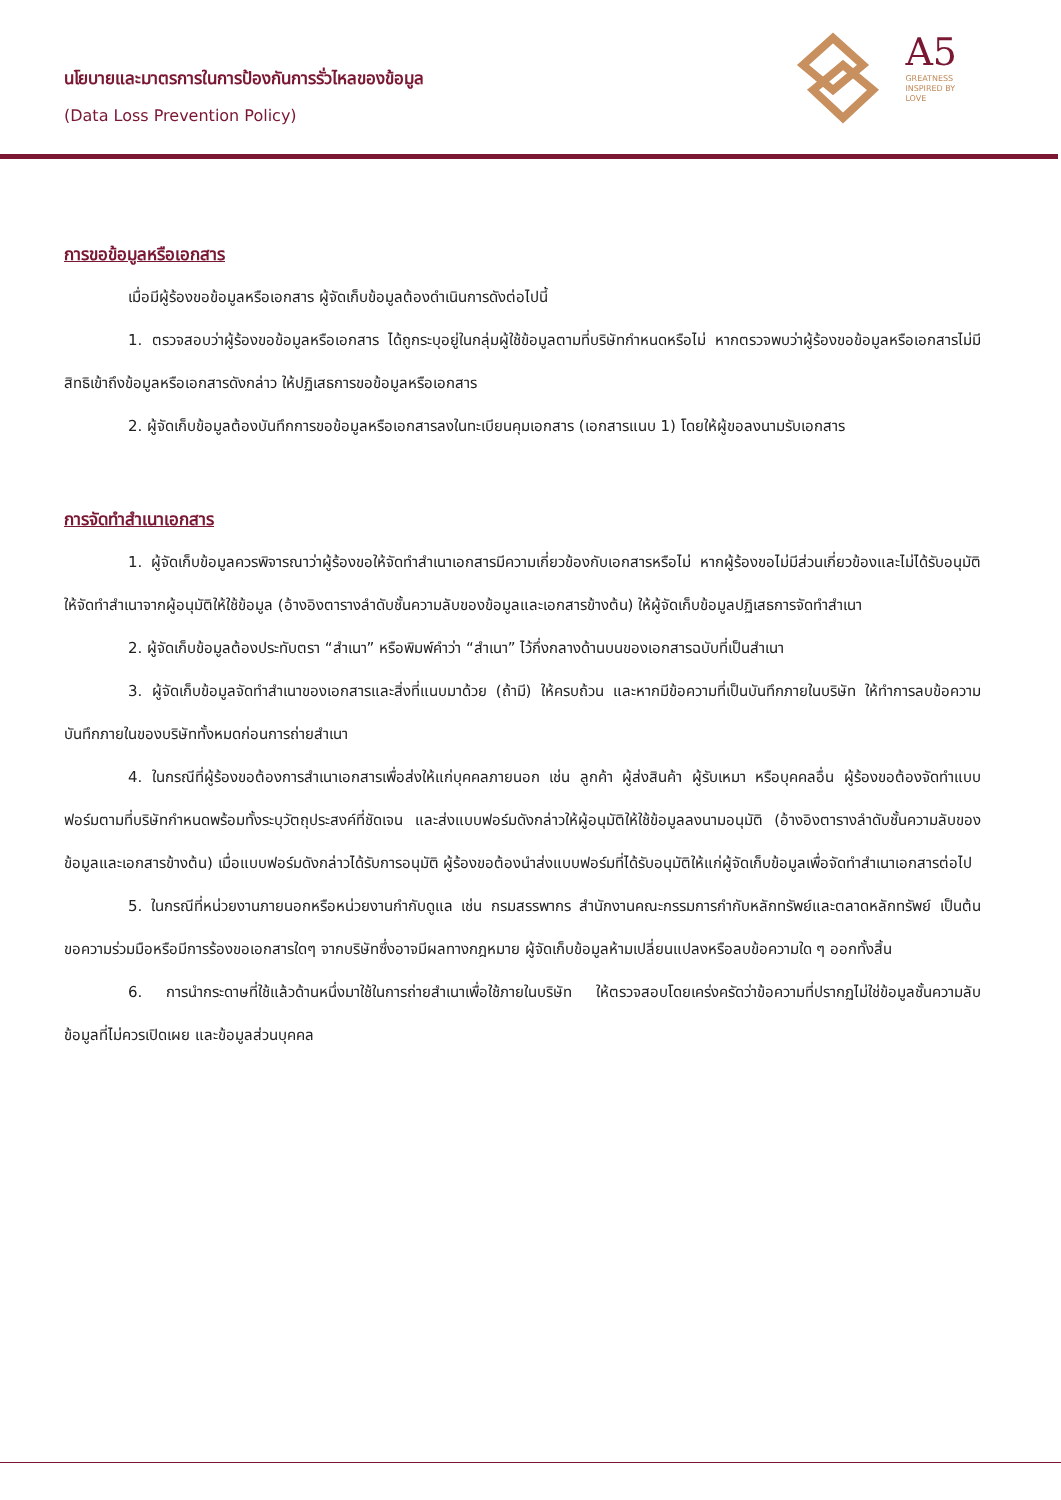นโยบายและมาตรการในการป้องกันการรั่วไหลของข้อมูล
(Data Loss Prevention Policy)
A5
GREATNESS
INSPIRED BY
LOVE
การขอข้อมูลหรือเอกสาร
เมื่อมีผู้ร้องขอข้อมูลหรือเอกสาร ผู้จัดเก็บข้อมูลต้องดำเนินการดังต่อไปนี้
1. ตรวจสอบว่าผู้ร้องขอข้อมูลหรือเอกสาร ได้ถูกระบุอยู่ในกลุ่มผู้ใช้ข้อมูลตามที่บริษัทกำหนดหรือไม่ หากตรวจพบว่าผู้ร้องขอข้อมูลหรือเอกสารไม่มีสิทธิเข้าถึงข้อมูลหรือเอกสารดังกล่าว ให้ปฏิเสธการขอข้อมูลหรือเอกสาร
2. ผู้จัดเก็บข้อมูลต้องบันทึกการขอข้อมูลหรือเอกสารลงในทะเบียนคุมเอกสาร (เอกสารแนบ 1) โดยให้ผู้ขอลงนามรับเอกสาร
การจัดทำสำเนาเอกสาร
1. ผู้จัดเก็บข้อมูลควรพิจารณาว่าผู้ร้องขอให้จัดทำสำเนาเอกสารมีความเกี่ยวข้องกับเอกสารหรือไม่ หากผู้ร้องขอไม่มีส่วนเกี่ยวข้องและไม่ได้รับอนุมัติให้จัดทำสำเนาจากผู้อนุมัติให้ใช้ข้อมูล (อ้างอิงตารางลำดับชั้นความลับของข้อมูลและเอกสารข้างต้น) ให้ผู้จัดเก็บข้อมูลปฏิเสธการจัดทำสำเนา
2. ผู้จัดเก็บข้อมูลต้องประทับตรา “สำเนา” หรือพิมพ์คำว่า “สำเนา” ไว้กึ่งกลางด้านบนของเอกสารฉบับที่เป็นสำเนา
3. ผู้จัดเก็บข้อมูลจัดทำสำเนาของเอกสารและสิ่งที่แนบมาด้วย (ถ้ามี) ให้ครบถ้วน และหากมีข้อความที่เป็นบันทึกภายในบริษัท ให้ทำการลบข้อความบันทึกภายในของบริษัททั้งหมดก่อนการถ่ายสำเนา
4. ในกรณีที่ผู้ร้องขอต้องการสำเนาเอกสารเพื่อส่งให้แก่บุคคลภายนอก เช่น ลูกค้า ผู้ส่งสินค้า ผู้รับเหมา หรือบุคคลอื่น ผู้ร้องขอต้องจัดทำแบบฟอร์มตามที่บริษัทกำหนดพร้อมทั้งระบุวัตถุประสงค์ที่ชัดเจน และส่งแบบฟอร์มดังกล่าวให้ผู้อนุมัติให้ใช้ข้อมูลลงนามอนุมัติ (อ้างอิงตารางลำดับชั้นความลับของข้อมูลและเอกสารข้างต้น) เมื่อแบบฟอร์มดังกล่าวได้รับการอนุมัติ ผู้ร้องขอต้องนำส่งแบบฟอร์มที่ได้รับอนุมัติให้แก่ผู้จัดเก็บข้อมูลเพื่อจัดทำสำเนาเอกสารต่อไป
5. ในกรณีที่หน่วยงานภายนอกหรือหน่วยงานกำกับดูแล เช่น กรมสรรพากร สำนักงานคณะกรรมการกำกับหลักทรัพย์และตลาดหลักทรัพย์ เป็นต้น ขอความร่วมมือหรือมีการร้องขอเอกสารใดๆ จากบริษัทซึ่งอาจมีผลทางกฎหมาย ผู้จัดเก็บข้อมูลห้ามเปลี่ยนแปลงหรือลบข้อความใด ๆ ออกทั้งสิ้น
6. การนำกระดาษที่ใช้แล้วด้านหนึ่งมาใช้ในการถ่ายสำเนาเพื่อใช้ภายในบริษัท ให้ตรวจสอบโดยเคร่งครัดว่าข้อความที่ปรากฏไม่ใช่ข้อมูลชั้นความลับ ข้อมูลที่ไม่ควรเปิดเผย และข้อมูลส่วนบุคคล